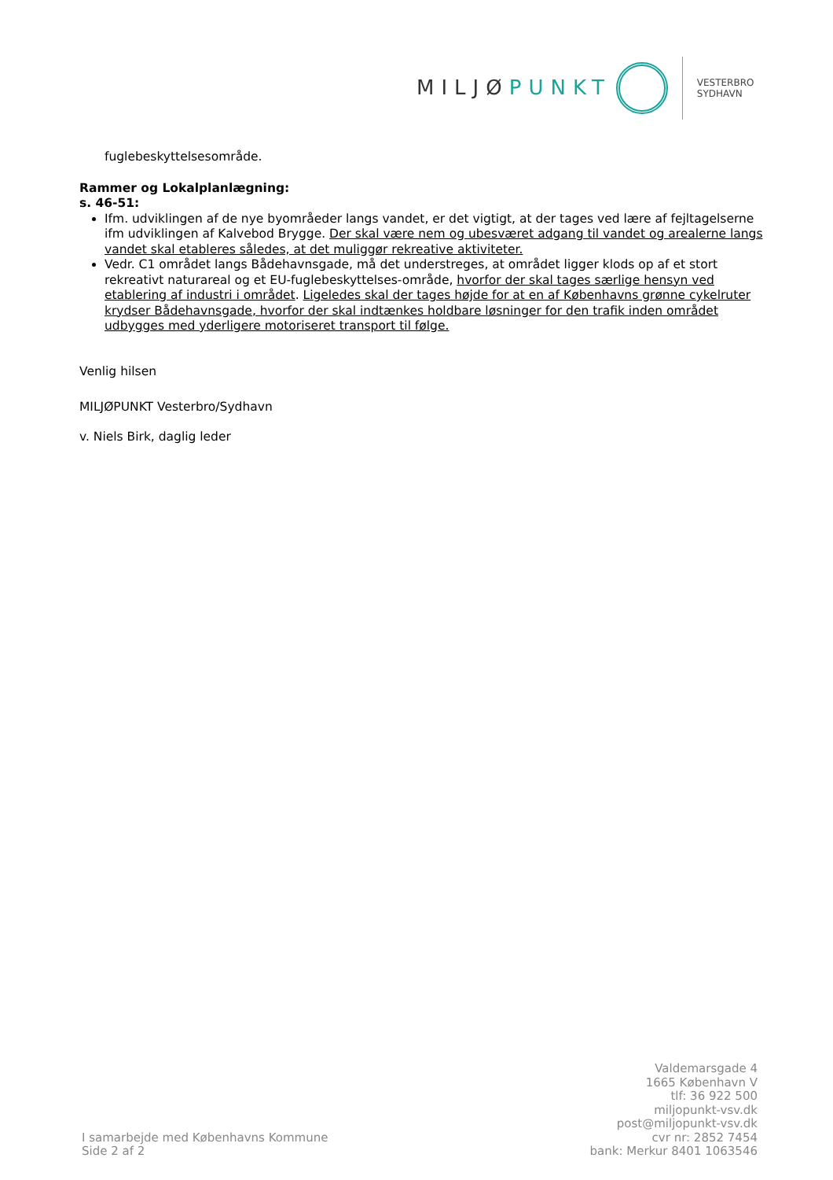MILJØPUNKT
VESTERBRO
SYDHAVN
fuglebeskyttelsesområde.
Rammer og Lokalplanlægning:
s. 46-51:
Ifm. udviklingen af de nye byområeder langs vandet, er det vigtigt, at der tages ved lære af fejltagelserne ifm udviklingen af Kalvebod Brygge. Der skal være nem og ubesværet adgang til vandet og arealerne langs vandet skal etableres således, at det muliggør rekreative aktiviteter.
Vedr. C1 området langs Bådehavnsgade, må det understreges, at området ligger klods op af et stort rekreativt naturareal og et EU-fuglebeskyttelses-område, hvorfor der skal tages særlige hensyn ved etablering af industri i området. Ligeledes skal der tages højde for at en af Københavns grønne cykelruter krydser Bådehavnsgade, hvorfor der skal indtænkes holdbare løsninger for den trafik inden området udbygges med yderligere motoriseret transport til følge.
Venlig hilsen
MILJØPUNKT Vesterbro/Sydhavn
v. Niels Birk, daglig leder
I samarbejde med Københavns Kommune
Side 2 af 2
Valdemarsgade 4
1665 København V
tlf: 36 922 500
miljopunkt-vsv.dk
post@miljopunkt-vsv.dk
cvr nr: 2852 7454
bank: Merkur 8401 1063546